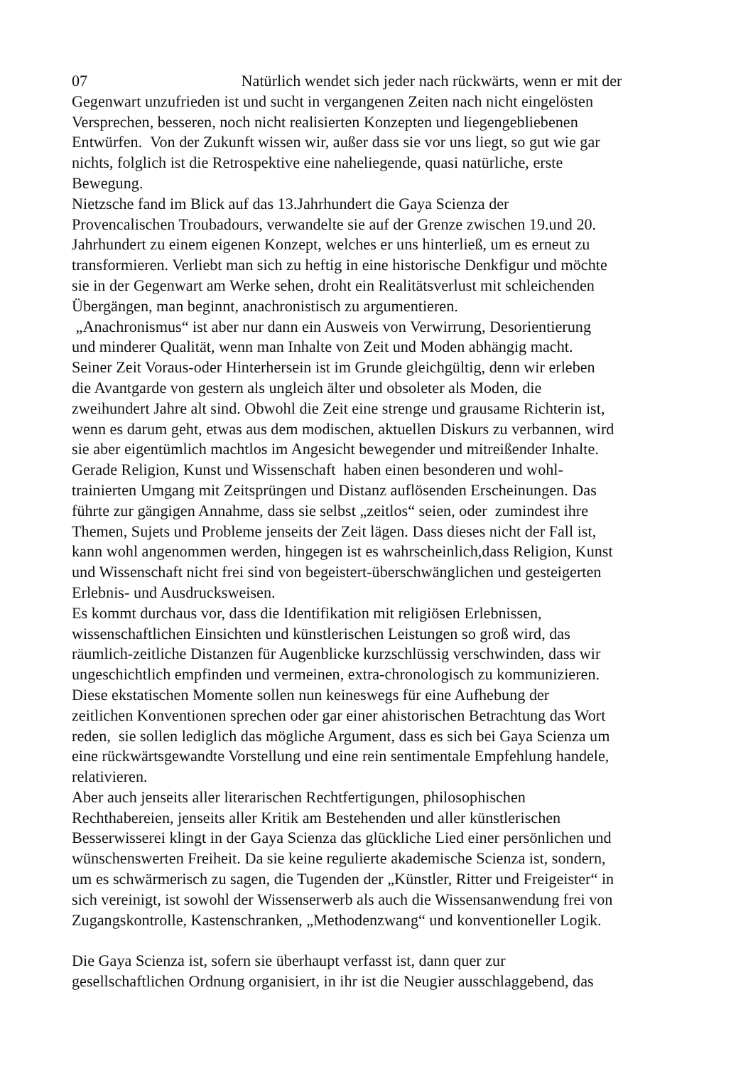07 Natürlich wendet sich jeder nach rückwärts, wenn er mit der
Gegenwart unzufrieden ist und sucht in vergangenen Zeiten nach nicht eingelösten
Versprechen, besseren, noch nicht realisierten Konzepten und liegengebliebenen
Entwürfen. Von der Zukunft wissen wir, außer dass sie vor uns liegt, so gut wie gar
nichts, folglich ist die Retrospektive eine naheliegende, quasi natürliche, erste
Bewegung.
Nietzsche fand im Blick auf das 13.Jahrhundert die Gaya Scienza der
Provencalischen Troubadours, verwandelte sie auf der Grenze zwischen 19.und 20.
Jahrhundert zu einem eigenen Konzept, welches er uns hinterließ, um es erneut zu
transformieren. Verliebt man sich zu heftig in eine historische Denkfigur und möchte
sie in der Gegenwart am Werke sehen, droht ein Realitätsverlust mit schleichenden
Übergängen, man beginnt, anachronistisch zu argumentieren.
„Anachronismus“ ist aber nur dann ein Ausweis von Verwirrung, Desorientierung
und minderer Qualität, wenn man Inhalte von Zeit und Moden abhängig macht.
Seiner Zeit Voraus-oder Hinterhersein ist im Grunde gleichgültig, denn wir erleben
die Avantgarde von gestern als ungleich älter und obsoleter als Moden, die
zweihundert Jahre alt sind. Obwohl die Zeit eine strenge und grausame Richterin ist,
wenn es darum geht, etwas aus dem modischen, aktuellen Diskurs zu verbannen, wird
sie aber eigentümlich machtlos im Angesicht bewegender und mitreißender Inhalte.
Gerade Religion, Kunst und Wissenschaft haben einen besonderen und wohl-
trainierten Umgang mit Zeitsprüngen und Distanz auflösenden Erscheinungen. Das
führte zur gängigen Annahme, dass sie selbst „zeitlos“ seien, oder zumindest ihre
Themen, Sujets und Probleme jenseits der Zeit lägen. Dass dieses nicht der Fall ist,
kann wohl angenommen werden, hingegen ist es wahrscheinlich,dass Religion, Kunst
und Wissenschaft nicht frei sind von begeistert-überschwänglichen und gesteigerten
Erlebnis- und Ausdrucksweisen.
Es kommt durchaus vor, dass die Identifikation mit religiösen Erlebnissen,
wissenschaftlichen Einsichten und künstlerischen Leistungen so groß wird, das
räumlich-zeitliche Distanzen für Augenblicke kurzschlüssig verschwinden, dass wir
ungeschichtlich empfinden und vermeinen, extra-chronologisch zu kommunizieren.
Diese ekstatischen Momente sollen nun keineswegs für eine Aufhebung der
zeitlichen Konventionen sprechen oder gar einer ahistorischen Betrachtung das Wort
reden, sie sollen lediglich das mögliche Argument, dass es sich bei Gaya Scienza um
eine rückwärtsgewandte Vorstellung und eine rein sentimentale Empfehlung handele,
relativieren.
Aber auch jenseits aller literarischen Rechtfertigungen, philosophischen
Rechthabereien, jenseits aller Kritik am Bestehenden und aller künstlerischen
Besserwisserei klingt in der Gaya Scienza das glückliche Lied einer persönlichen und
wünschenswerten Freiheit. Da sie keine regulierte akademische Scienza ist, sondern,
um es schwärmerisch zu sagen, die Tugenden der „Künstler, Ritter und Freigeister“ in
sich vereinigt, ist sowohl der Wissenserwerb als auch die Wissensanwendung frei von
Zugangskontrolle, Kastenschranken, „Methodenzwang“ und konventioneller Logik.
Die Gaya Scienza ist, sofern sie überhaupt verfasst ist, dann quer zur
gesellschaftlichen Ordnung organisiert, in ihr ist die Neugier ausschlaggebend, das